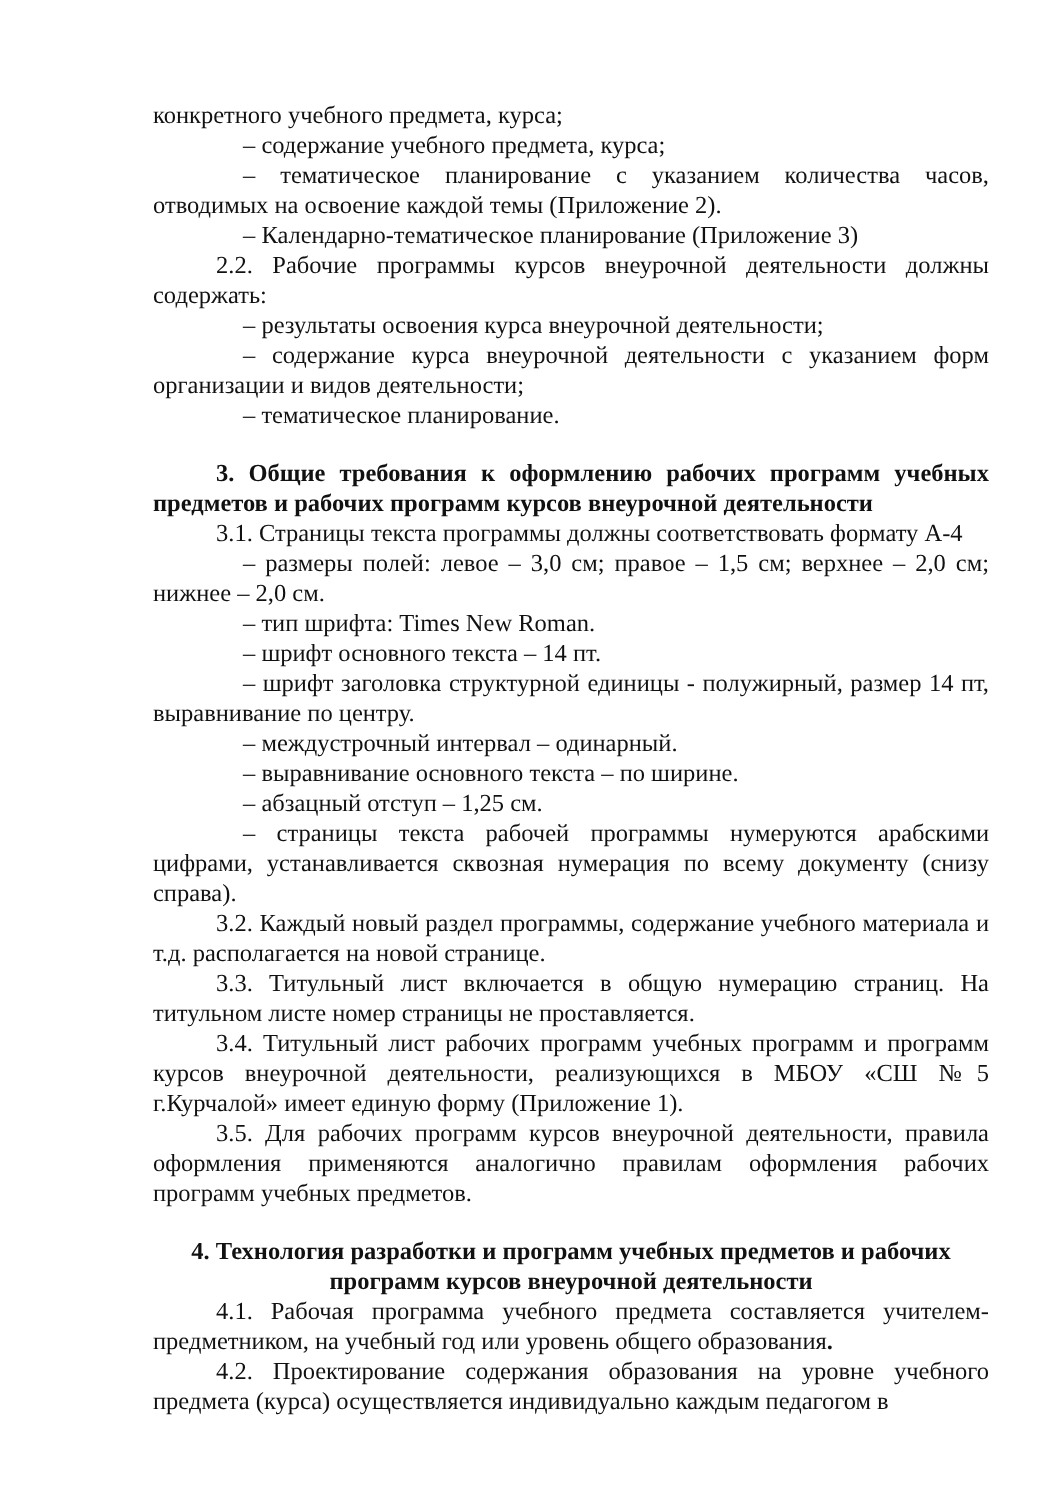конкретного учебного предмета, курса;
– содержание учебного предмета, курса;
– тематическое планирование с указанием количества часов, отводимых на освоение каждой темы (Приложение 2).
– Календарно-тематическое планирование (Приложение 3)
2.2. Рабочие программы курсов внеурочной деятельности должны содержать:
– результаты освоения курса внеурочной деятельности;
– содержание курса внеурочной деятельности с указанием форм организации и видов деятельности;
– тематическое планирование.
3. Общие требования к оформлению рабочих программ учебных предметов и рабочих программ курсов внеурочной деятельности
3.1. Страницы текста программы должны соответствовать формату А-4
– размеры полей: левое – 3,0 см; правое – 1,5 см; верхнее – 2,0 см; нижнее – 2,0 см.
– тип шрифта: Times New Roman.
– шрифт основного текста – 14 пт.
– шрифт заголовка структурной единицы - полужирный, размер 14 пт, выравнивание по центру.
– междустрочный интервал – одинарный.
– выравнивание основного текста – по ширине.
– абзацный отступ – 1,25 см.
– страницы текста рабочей программы нумеруются арабскими цифрами, устанавливается сквозная нумерация по всему документу (снизу справа).
3.2. Каждый новый раздел программы, содержание учебного материала и т.д. располагается на новой странице.
3.3. Титульный лист включается в общую нумерацию страниц. На титульном листе номер страницы не проставляется.
3.4. Титульный лист рабочих программ учебных программ и программ курсов внеурочной деятельности, реализующихся в МБОУ «СШ №5 г.Курчалой» имеет единую форму (Приложение 1).
3.5. Для рабочих программ курсов внеурочной деятельности, правила оформления применяются аналогично правилам оформления рабочих программ учебных предметов.
4. Технология разработки и программ учебных предметов и рабочих программ курсов внеурочной деятельности
4.1. Рабочая программа учебного предмета составляется учителем-предметником, на учебный год или уровень общего образования.
4.2. Проектирование содержания образования на уровне учебного предмета (курса) осуществляется индивидуально каждым педагогом в